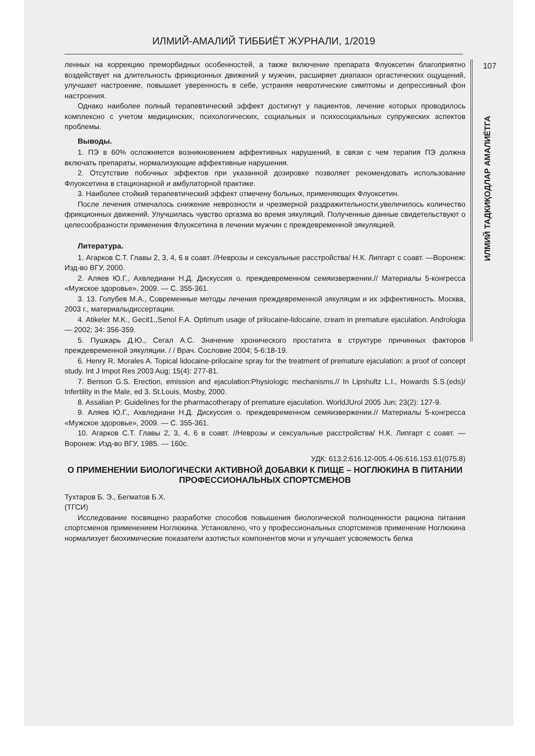ИЛМИЙ-АМАЛИЙ ТИББИЁТ ЖУРНАЛИ, 1/2019
ленных на коррекцию преморбидных особенностей, а также включение препарата Флуоксетин благоприятно воздействует на длительность фрикционных движений у мужчин, расширяет диапазон оргастических ощущений, улучшает настроение, повышает уверенность в себе, устраняя невротические симптомы и депрессивный фон настроения.
Однако наиболее полный терапевтический эффект достигнут у пациентов, лечение которых проводилось комплексно с учетом медицинских, психологических, социальных и психосоциальных супружеских аспектов проблемы.
Выводы.
1. ПЭ в 60% осложняется возникновением аффективных нарушений, в связи с чем терапия ПЭ должна включать препараты, нормализующие аффективные нарушения.
2. Отсутствие побочных эффектов при указанной дозировке позволяет рекомендовать использование Флуоксетина в стационарной и амбулаторной практике.
3. Наиболее стойкий терапевтический эффект отмечену больных, применяющих Флуоксетин.
После лечения отмечалось снижение неврозности и чрезмерной раздражительности,увеличилось количество фрикционных движений. Улучшилась чувство оргазма во время эякуляций. Полученные данные свидетельствуют о целесообразности применения Флуоксетина в лечении мужчин с преждевременной эякуляцией.
Литература.
1. Агарков С.Т. Главы 2, 3, 4, 6 в соавт. //Неврозы и сексуальные расстройства/ Н.К. Липгарт с соавт. —Воронеж: Изд-во ВГУ, 2000.
2. Аляев Ю.Г., Ахвледиани Н.Д. Дискуссия о. преждевременном семяизвержении.// Материалы 5-конгресса «Мужское здоровье», 2009. — С. 355-361.
3. 13. Голубев М.А., Современные методы лечения преждевременной эякуляции и их эффективность. Москва, 2003 г., материалыдиссертации.
4. Atikeler M.K., Gecit1.,Senol F.A. Optimum usage of prilocaine-lidocaine, cream in premature ejaculation. Andrologia — 2002; 34: 356-359.
5. Пушкарь Д.Ю., Сегал А.С. Значение хронического простатита в структуре причинных факторов преждевременной эякуляции. / / Врач. Сословие 2004; 5-6:18-19.
6. Henry R. Morales A. Topical lidocaine-prilocaine spray for the treatment of premature ejaculation: a proof of concept study. Int J Impot Res 2003 Aug; 15(4): 277-81.
7. Benson G.S. Erection, emission and ejaculation:Physiologic mechanisms.// In Lipshultz L.I., Howards S.S.(eds)/ Infertility in the Male, ed 3. St.Louis, Mosby, 2000.
8. Assalian P: Guidelines for the pharmacotherapy of premature ejaculation. WorldJUrol 2005 Jun; 23(2): 127-9.
9. Аляев Ю.Г., Ахвледиани Н.Д. Дискуссия о. преждевременном семяизвержении.// Материалы 5-конгресса «Мужское здоровье», 2009. — С. 355-361.
10. Агарков С.Т. Главы 2, 3, 4, 6 в соавт. //Неврозы и сексуальные расстройства/ Н.К. Липгарт с соавт. —Воронеж: Изд-во ВГУ, 1985. — 160с.
УДК: 613.2:616.12-005.4-06:616.153.61(075.8)
О ПРИМЕНЕНИИ БИОЛОГИЧЕСКИ АКТИВНОЙ ДОБАВКИ К ПИЩЕ – НОГЛЮКИНА В ПИТАНИИ ПРОФЕССИОНАЛЬНЫХ СПОРТСМЕНОВ
Тухтаров Б. Э., Бегматов Б.Х.
(ТГСИ)
Исследование посвящено разработке способов повышения биологической полноценности рациона питания спортсменов применением Ноглюкина. Установлено, что у профессиональных спортсменов применение Ноглюкина нормализует биохимические показатели азотистых компонентов мочи и улучшает усвояемость белка
107
ИЛМИЙ ТАДКИҚОДЛАР АМАЛИЁТГА